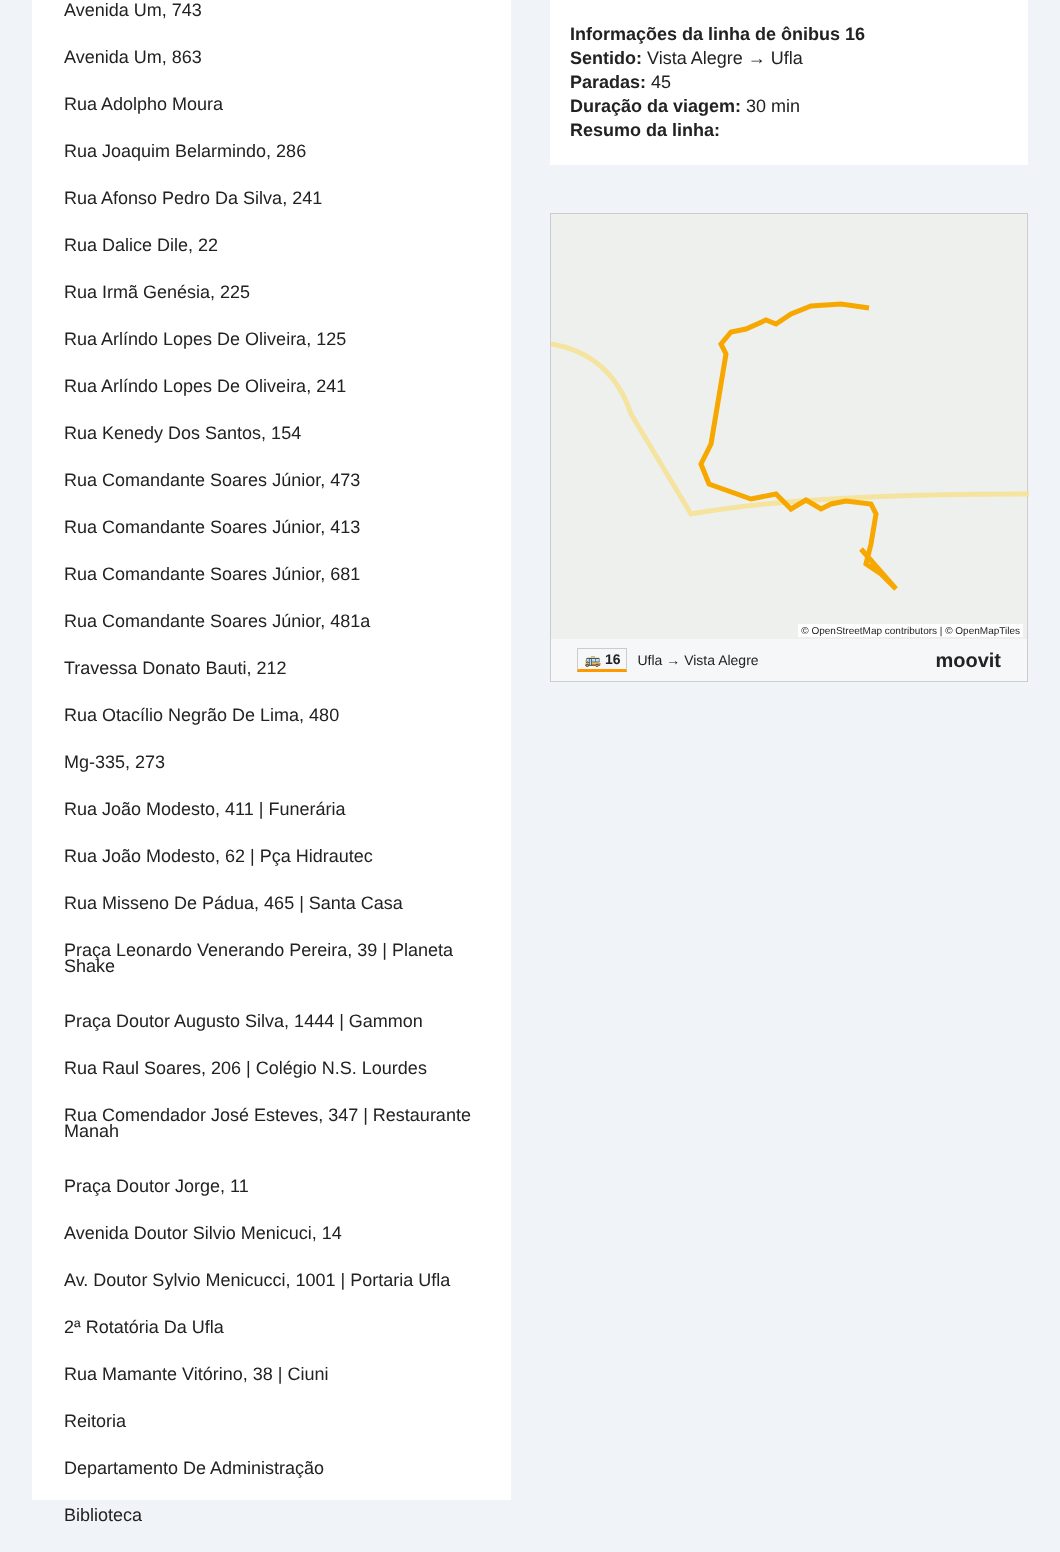Avenida Um, 743
Avenida Um, 863
Rua Adolpho Moura
Rua Joaquim Belarmindo, 286
Rua Afonso Pedro Da Silva, 241
Rua Dalice Dile, 22
Rua Irmã Genésia, 225
Rua Arlíndo Lopes De Oliveira, 125
Rua Arlíndo Lopes De Oliveira, 241
Rua Kenedy Dos Santos, 154
Rua Comandante Soares Júnior, 473
Rua Comandante Soares Júnior, 413
Rua Comandante Soares Júnior, 681
Rua Comandante Soares Júnior, 481a
Travessa Donato Bauti, 212
Rua Otacílio Negrão De Lima, 480
Mg-335, 273
Rua João Modesto, 411 | Funerária
Rua João Modesto, 62 | Pça Hidrautec
Rua Misseno De Pádua, 465 | Santa Casa
Praça Leonardo Venerando Pereira, 39 | Planeta Shake
Praça Doutor Augusto Silva, 1444 | Gammon
Rua Raul Soares, 206 | Colégio N.S. Lourdes
Rua Comendador José Esteves, 347 | Restaurante Manah
Praça Doutor Jorge, 11
Avenida Doutor Silvio Menicuci, 14
Av. Doutor Sylvio Menicucci, 1001 | Portaria Ufla
2ª Rotatória Da Ufla
Rua Mamante Vitórino, 38 | Ciuni
Reitoria
Departamento De Administração
Biblioteca
Informações da linha de ônibus 16
Sentido: Vista Alegre → Ufla
Paradas: 45
Duração da viagem: 30 min
Resumo da linha:
© OpenStreetMap contributors | © OpenMapTiles
🚌 16 Ufla → Vista Alegre moovit